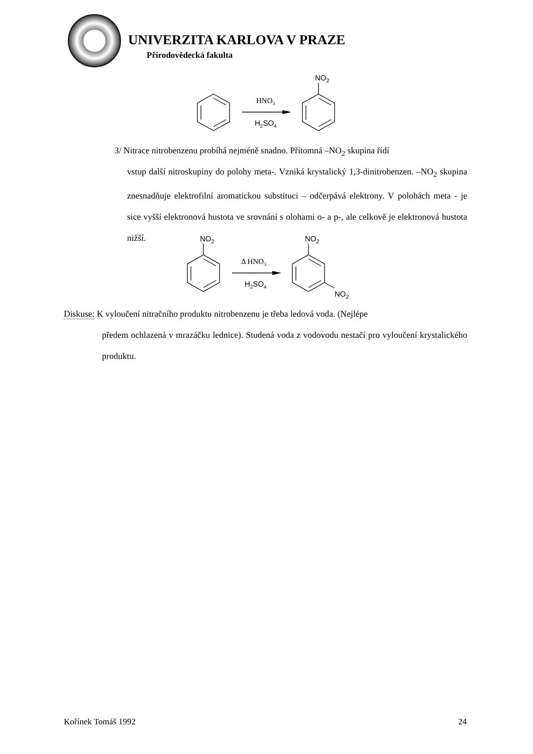UNIVERZITA KARLOVA V PRAZE
Přírodovědecká fakulta
HNO3
H2SO4
NO2
3/ Nitrace nitrobenzenu probíhá nejméně snadno. Přítomná –NO<sub>2</sub> skupina řídí
vstup další nitroskupiny do polohy meta-. Vzniká krystalický 1,3-dinitrobenzen. –NO<sub>2</sub> skupina znesnadňuje elektrofilní aromatickou substituci – odčerpává elektrony. V polohách meta - je sice vyšší elektronová hustota ve srovnání s olohami o- a p-, ale celkově je elektronová hustota nižší.
Δ HNO3
H2SO4
NO2
NO2
NO2
Diskuse: K vyloučení nitračního produktu nitrobenzenu je třeba ledová voda. (Nejlépe
předem ochlazená v mrazáčku lednice). Studená voda z vodovodu nestačí pro vyloučení krystalického produktu.
Kořínek Tomáš 1992 24